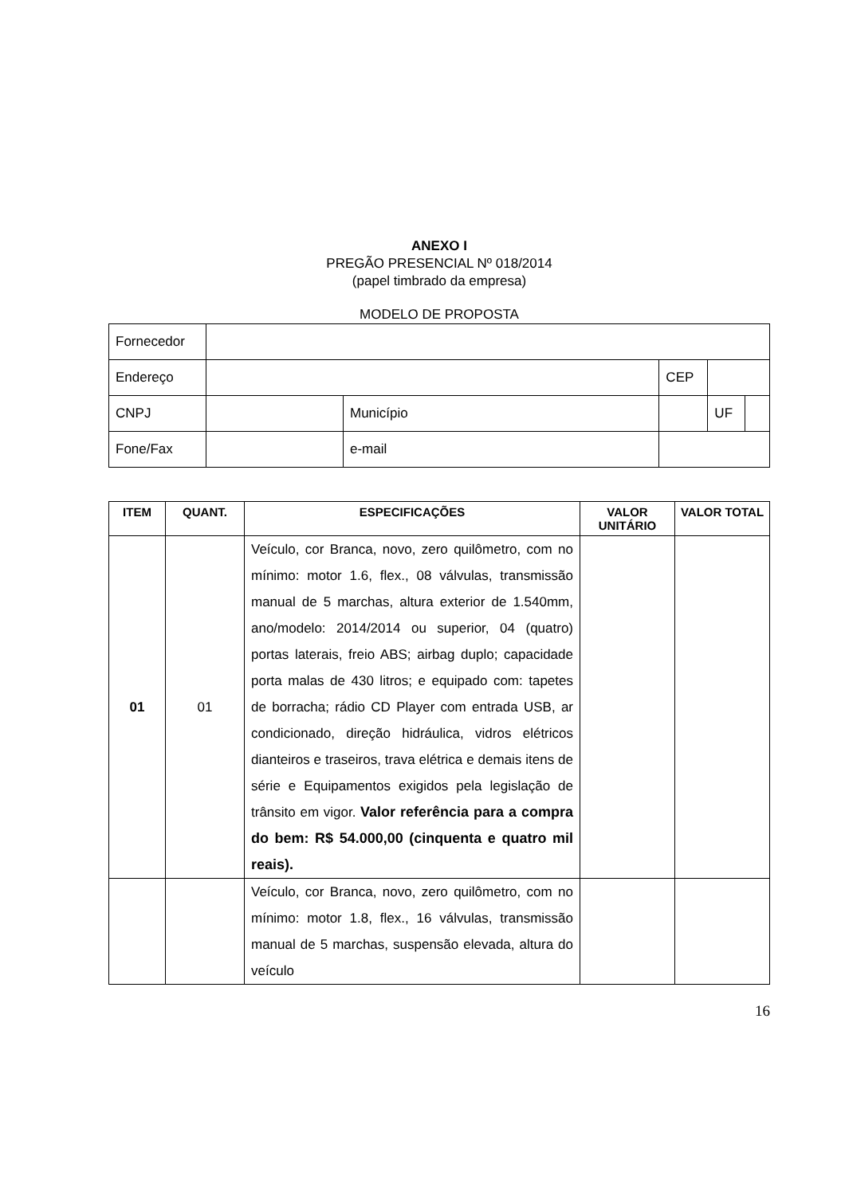ANEXO I
PREGÃO PRESENCIAL Nº 018/2014
(papel timbrado da empresa)
MODELO DE PROPOSTA
| Fornecedor | | | | | | |
| Endereço | | | | CEP | | |
| CNPJ | | Município | | | UF | |
| Fone/Fax | | e-mail | | | | |
| ITEM | QUANT. | ESPECIFICAÇÕES | VALOR UNITÁRIO | VALOR TOTAL |
| --- | --- | --- | --- | --- |
| 01 | 01 | Veículo, cor Branca, novo, zero quilômetro, com no mínimo: motor 1.6, flex., 08 válvulas, transmissão manual de 5 marchas, altura exterior de 1.540mm, ano/modelo: 2014/2014 ou superior, 04 (quatro) portas laterais, freio ABS; airbag duplo; capacidade porta malas de 430 litros; e equipado com: tapetes de borracha; rádio CD Player com entrada USB, ar condicionado, direção hidráulica, vidros elétricos dianteiros e traseiros, trava elétrica e demais itens de série e Equipamentos exigidos pela legislação de trânsito em vigor. Valor referência para a compra do bem: R$ 54.000,00 (cinquenta e quatro mil reais). | | |
| | | Veículo, cor Branca, novo, zero quilômetro, com no mínimo: motor 1.8, flex., 16 válvulas, transmissão manual de 5 marchas, suspensão elevada, altura do veículo | | |
16